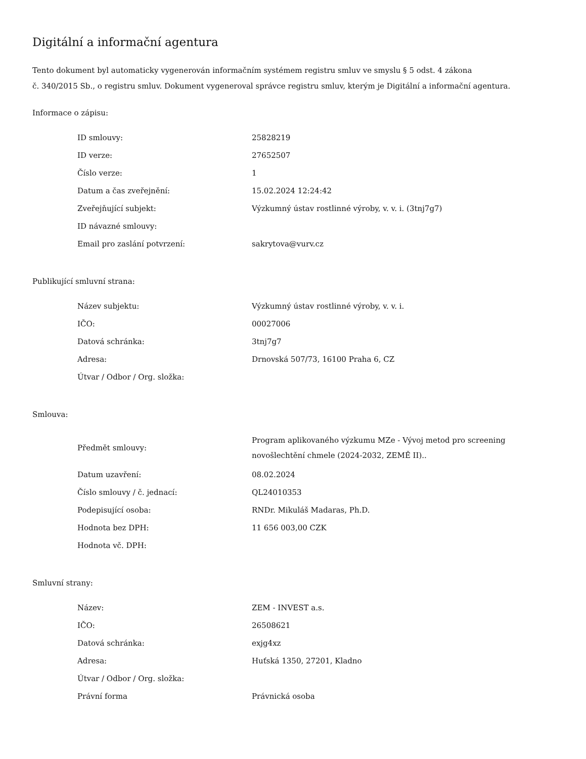Digitální a informační agentura
Tento dokument byl automaticky vygenerován informačním systémem registru smluv ve smyslu § 5 odst. 4 zákona
č. 340/2015 Sb., o registru smluv. Dokument vygeneroval správce registru smluv, kterým je Digitální a informační agentura.
Informace o zápisu:
| ID smlouvy: | 25828219 |
| ID verze: | 27652507 |
| Číslo verze: | 1 |
| Datum a čas zveřejnění: | 15.02.2024 12:24:42 |
| Zveřejňující subjekt: | Výzkumný ústav rostlinné výroby, v. v. i. (3tnj7g7) |
| ID návazné smlouvy: | |
| Email pro zaslání potvrzení: | sakrytova@vurv.cz |
Publikující smluvní strana:
| Název subjektu: | Výzkumný ústav rostlinné výroby, v. v. i. |
| IČO: | 00027006 |
| Datová schránka: | 3tnj7g7 |
| Adresa: | Drnovská 507/73, 16100 Praha 6, CZ |
| Útvar / Odbor / Org. složka: | |
Smlouva:
| Předmět smlouvy: | Program aplikovaného výzkumu MZe - Vývoj metod pro screening novošlechtění chmele (2024-2032, ZEMĚ II).. |
| Datum uzavření: | 08.02.2024 |
| Číslo smlouvy / č. jednací: | QL24010353 |
| Podepisující osoba: | RNDr. Mikuláš Madaras, Ph.D. |
| Hodnota bez DPH: | 11 656 003,00 CZK |
| Hodnota vč. DPH: | |
Smluvní strany:
| Název: | ZEM - INVEST a.s. |
| IČO: | 26508621 |
| Datová schránka: | exjg4xz |
| Adresa: | Huťská 1350, 27201, Kladno |
| Útvar / Odbor / Org. složka: | |
| Právní forma | Právnická osoba |